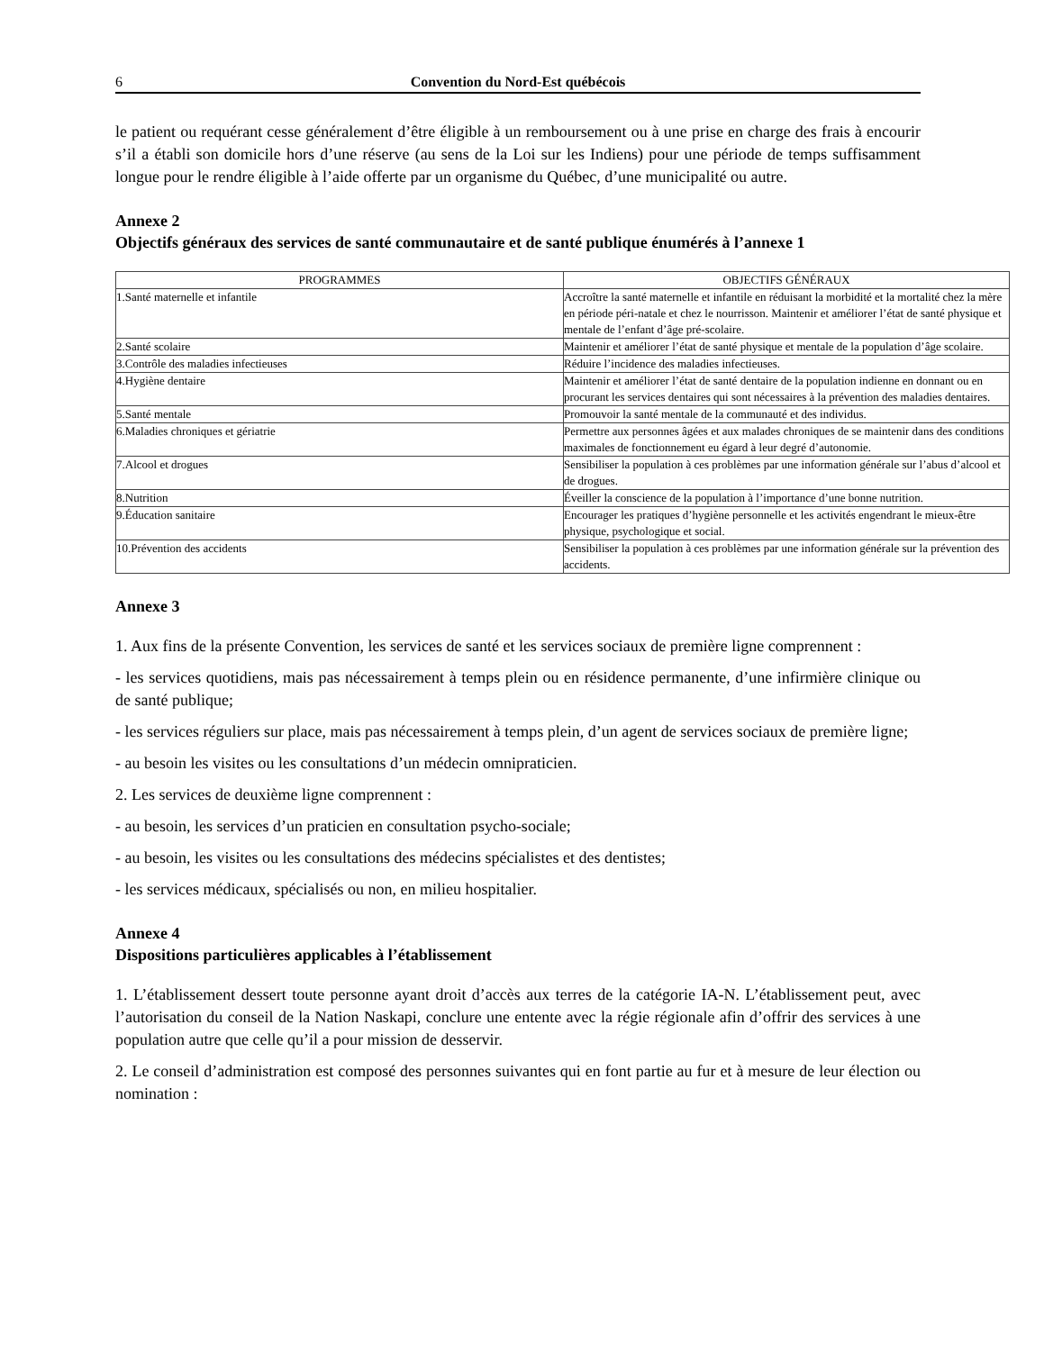6 Convention du Nord-Est québécois
le patient ou requérant cesse généralement d’être éligible à un remboursement ou à une prise en charge des frais à encourir s’il a établi son domicile hors d’une réserve (au sens de la Loi sur les Indiens) pour une période de temps suffisamment longue pour le rendre éligible à l’aide offerte par un organisme du Québec, d’une municipalité ou autre.
Annexe 2
Objectifs généraux des services de santé communautaire et de santé publique énumérés à l’annexe 1
| PROGRAMMES | OBJECTIFS GÉNÉRAUX |
| --- | --- |
| 1.Santé maternelle et infantile | Accroître la santé maternelle et infantile en réduisant la morbidité et la mortalité chez la mère en période péri-natale et chez le nourrisson. Maintenir et améliorer l’état de santé physique et mentale de l’enfant d’âge pré-scolaire. |
| 2.Santé scolaire | Maintenir et améliorer l’état de santé physique et mentale de la population d’âge scolaire. |
| 3.Contrôle des maladies infectieuses | Réduire l’incidence des maladies infectieuses. |
| 4.Hygiène dentaire | Maintenir et améliorer l’état de santé dentaire de la population indienne en donnant ou en procurant les services dentaires qui sont nécessaires à la prévention des maladies dentaires. |
| 5.Santé mentale | Promouvoir la santé mentale de la communauté et des individus. |
| 6.Maladies chroniques et gériatrie | Permettre aux personnes âgées et aux malades chroniques de se maintenir dans des conditions maximales de fonctionnement eu égard à leur degré d’autonomie. |
| 7.Alcool et drogues | Sensibiliser la population à ces problèmes par une information générale sur l’abus d’alcool et de drogues. |
| 8.Nutrition | Éveiller la conscience de la population à l’importance d’une bonne nutrition. |
| 9.Éducation sanitaire | Encourager les pratiques d’hygiène personnelle et les activités engendrant le mieux-être physique, psychologique et social. |
| 10.Prévention des accidents | Sensibiliser la population à ces problèmes par une information générale sur la prévention des accidents. |
Annexe 3
1. Aux fins de la présente Convention, les services de santé et les services sociaux de première ligne comprennent :
- les services quotidiens, mais pas nécessairement à temps plein ou en résidence permanente, d’une infirmière clinique ou de santé publique;
- les services réguliers sur place, mais pas nécessairement à temps plein, d’un agent de services sociaux de première ligne;
- au besoin les visites ou les consultations d’un médecin omnipraticien.
2. Les services de deuxième ligne comprennent :
- au besoin, les services d’un praticien en consultation psycho-sociale;
- au besoin, les visites ou les consultations des médecins spécialistes et des dentistes;
- les services médicaux, spécialisés ou non, en milieu hospitalier.
Annexe 4
Dispositions particulières applicables à l’établissement
1. L’établissement dessert toute personne ayant droit d’accès aux terres de la catégorie IA-N. L’établissement peut, avec l’autorisation du conseil de la Nation Naskapi, conclure une entente avec la régie régionale afin d’offrir des services à une population autre que celle qu’il a pour mission de desservir.
2. Le conseil d’administration est composé des personnes suivantes qui en font partie au fur et à mesure de leur élection ou nomination :